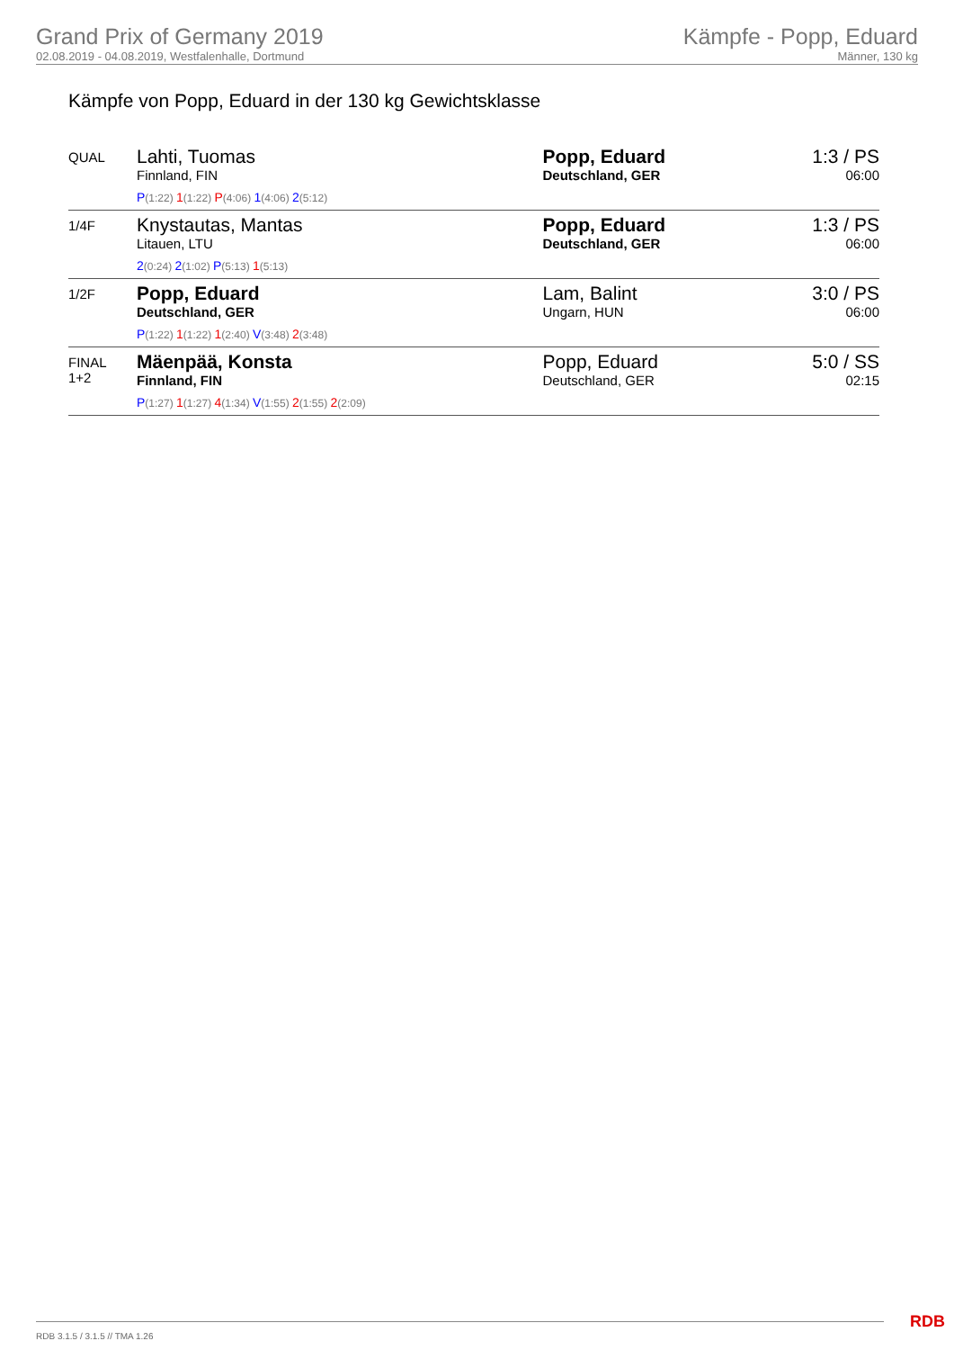Grand Prix of Germany 2019
02.08.2019 - 04.08.2019, Westfalenhalle, Dortmund
Kämpfe - Popp, Eduard
Männer, 130 kg
Kämpfe von Popp, Eduard in der 130 kg Gewichtsklasse
| QUAL | Lahti, Tuomas Finnland, FIN P (1:22) 1 (1:22) P (4:06) 1 (4:06) 2 (5:12) | Popp, Eduard Deutschland, GER | 1:3 / PS 06:00 |
| 1/4F | Knystautas, Mantas Litauen, LTU 2 (0:24) 2 (1:02) P (5:13) 1 (5:13) | Popp, Eduard Deutschland, GER | 1:3 / PS 06:00 |
| 1/2F | Popp, Eduard Deutschland, GER P (1:22) 1 (1:22) 1 (2:40) V (3:48) 2 (3:48) | Lam, Balint Ungarn, HUN | 3:0 / PS 06:00 |
| FINAL 1+2 | Mäenpää, Konsta Finnland, FIN P (1:27) 1 (1:27) 4 (1:34) V (1:55) 2 (1:55) 2 (2:09) | Popp, Eduard Deutschland, GER | 5:0 / SS 02:15 |
RDB 3.1.5 / 3.1.5 // TMA 1.26 RDB